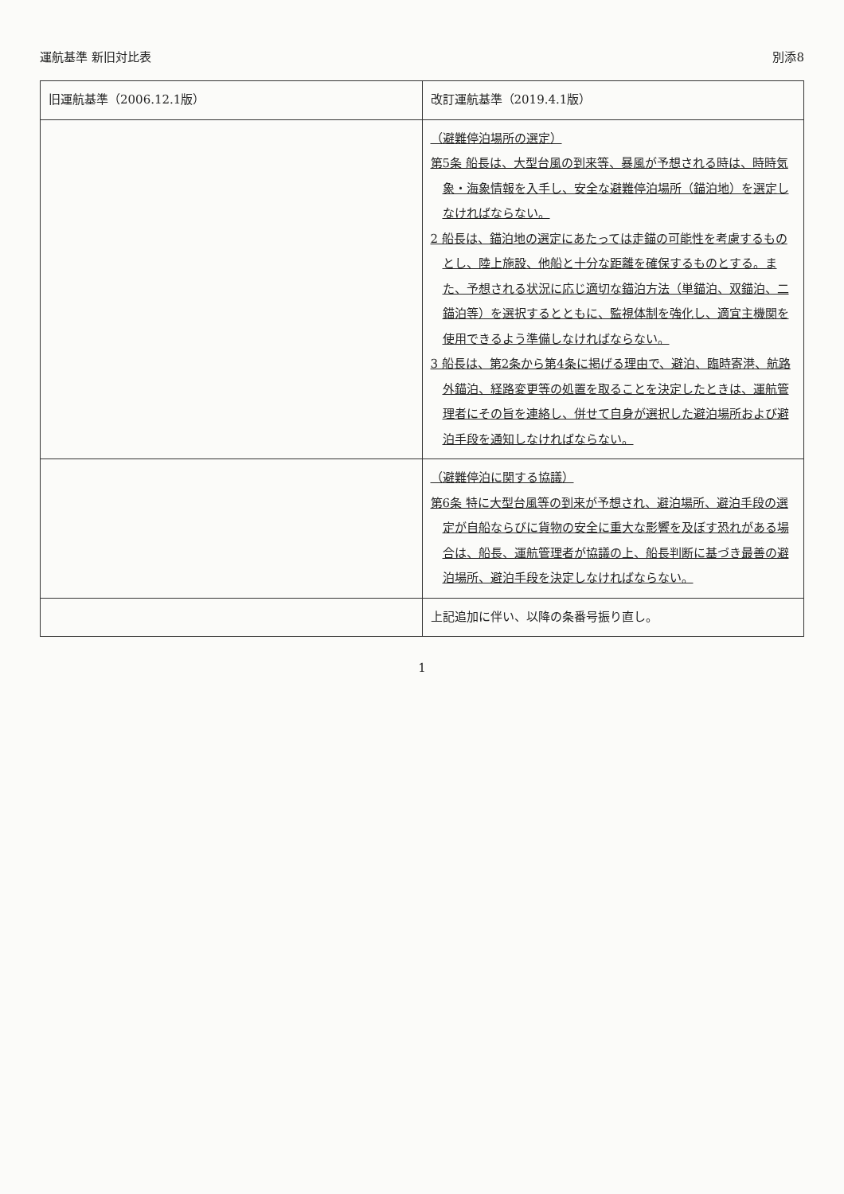運航基準 新旧対比表 別添8
| 旧運航基準（2006.12.1版） | 改訂運航基準（2019.4.1版） |
| --- | --- |
| | （避難停泊場所の選定） 第5条 船長は、大型台風の到来等、暴風が予想される時は、時時気象・海象情報を入手し、安全な避難停泊場所（錨泊地）を選定しなければならない。 2 船長は、錨泊地の選定にあたっては走錨の可能性を考慮するものとし、陸上施設、他船と十分な距離を確保するものとする。また、予想される状況に応じ適切な錨泊方法（単錨泊、双錨泊、二錨泊等）を選択するとともに、監視体制を強化し、適宜主機関を使用できるよう準備しなければならない。 3 船長は、第2条から第4条に掲げる理由で、避泊、臨時寄港、航路外錨泊、経路変更等の処置を取ることを決定したときは、運航管理者にその旨を連絡し、併せて自身が選択した避泊場所および避泊手段を通知しなければならない。 |
| | （避難停泊に関する協議） 第6条 特に大型台風等の到来が予想され、避泊場所、避泊手段の選定が自船ならびに貨物の安全に重大な影響を及ぼす恐れがある場合は、船長、運航管理者が協議の上、船長判断に基づき最善の避泊場所、避泊手段を決定しなければならない。 |
| | 上記追加に伴い、以降の条番号振り直し。 |
1